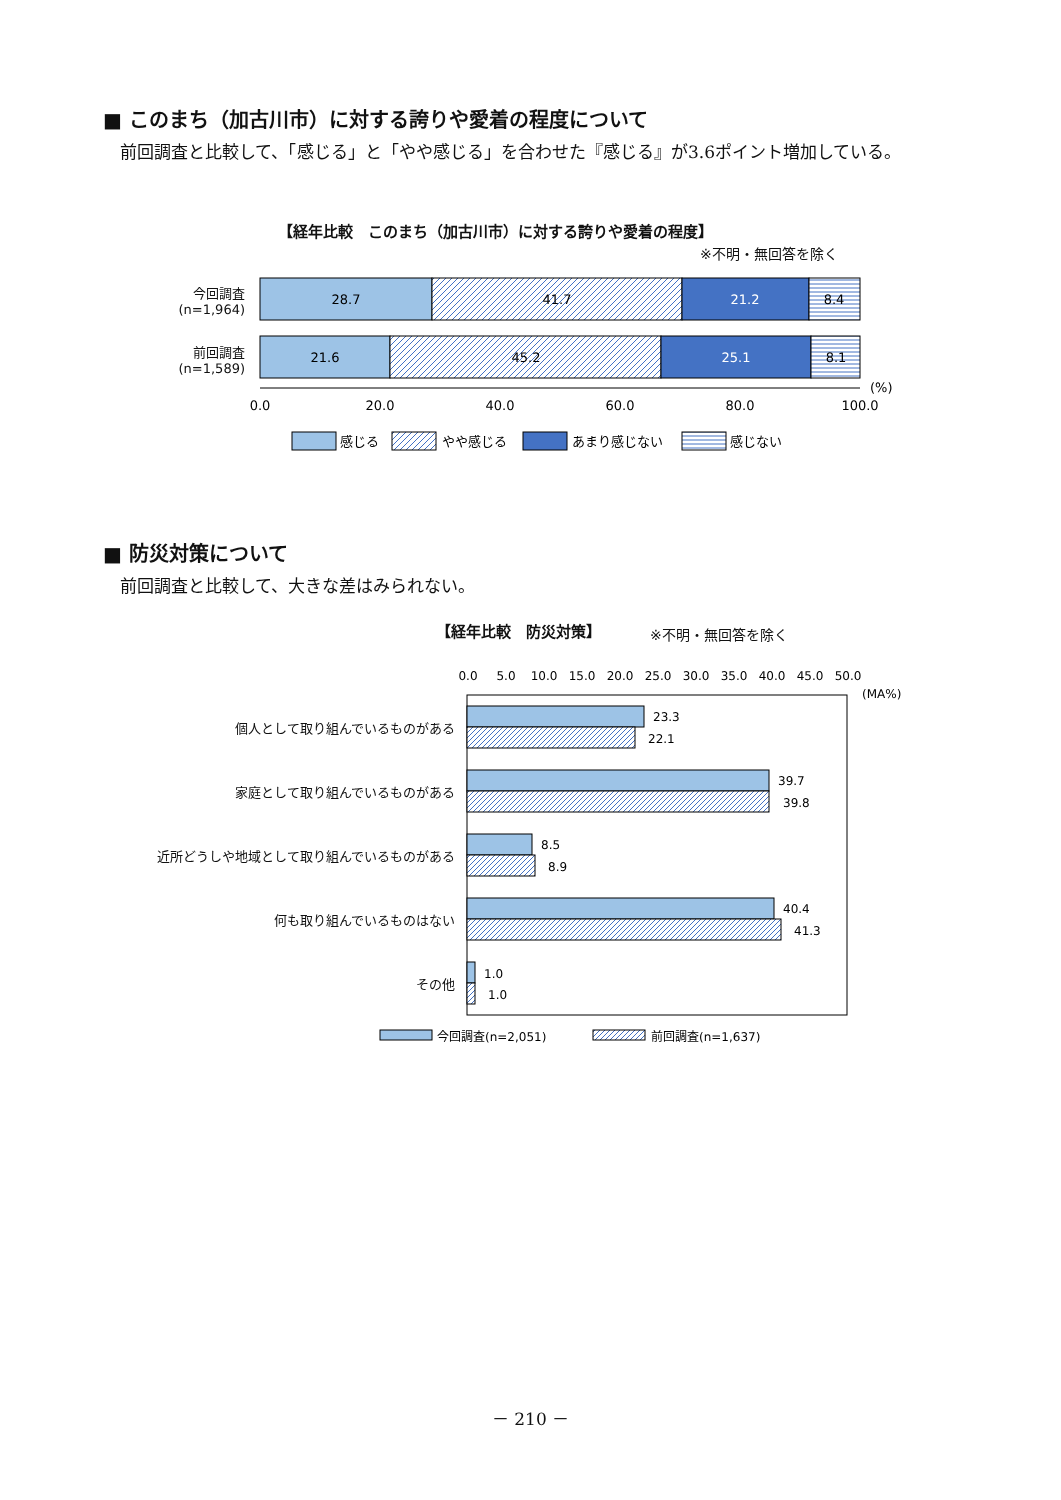■ このまち（加古川市）に対する誇りや愛着の程度について
　前回調査と比較して、「感じる」と「やや感じる」を合わせた『感じる』が3.6ポイント増加している。
【経年比較　このまち（加古川市）に対する誇りや愛着の程度】
※不明・無回答を除く
今回調査
(n=1,964)
前回調査
(n=1,589)
28.7
41.7
21.2
8.4
21.6
45.2
25.1
8.1
0.0
20.0
40.0
60.0
80.0
100.0
(%)
感じる
やや感じる
あまり感じない
感じない
■ 防災対策について
　前回調査と比較して、大きな差はみられない。
【経年比較　防災対策】 ※不明・無回答を除く
個人として取り組んでいるものがある
家庭として取り組んでいるものがある
近所どうしや地域として取り組んでいるものがある
何も取り組んでいるものはない
その他
0.0
5.0
10.0
15.0
20.0
25.0
30.0
35.0
40.0
45.0
50.0
(MA%)
23.3
22.1
39.7
39.8
8.5
8.9
40.4
41.3
1.0
1.0
今回調査(n=2,051)
前回調査(n=1,637)
－ 210 －